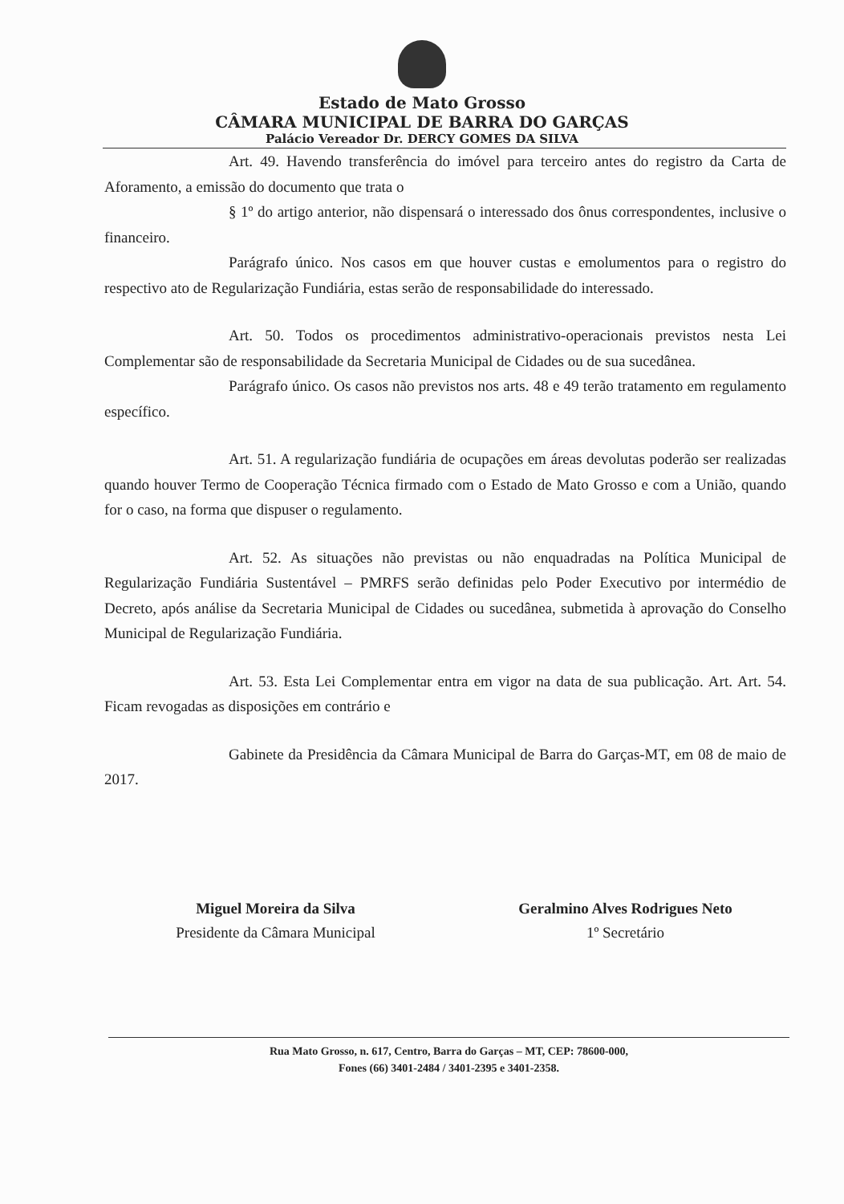Estado de Mato Grosso
CÂMARA MUNICIPAL DE BARRA DO GARÇAS
Palácio Vereador Dr. DERCY GOMES DA SILVA
Art. 49. Havendo transferência do imóvel para terceiro antes do registro da Carta de Aforamento, a emissão do documento que trata o
§ 1º do artigo anterior, não dispensará o interessado dos ônus correspondentes, inclusive o financeiro.
Parágrafo único. Nos casos em que houver custas e emolumentos para o registro do respectivo ato de Regularização Fundiária, estas serão de responsabilidade do interessado.
Art. 50. Todos os procedimentos administrativo-operacionais previstos nesta Lei Complementar são de responsabilidade da Secretaria Municipal de Cidades ou de sua sucedânea.
Parágrafo único. Os casos não previstos nos arts. 48 e 49 terão tratamento em regulamento específico.
Art. 51. A regularização fundiária de ocupações em áreas devolutas poderão ser realizadas quando houver Termo de Cooperação Técnica firmado com o Estado de Mato Grosso e com a União, quando for o caso, na forma que dispuser o regulamento.
Art. 52. As situações não previstas ou não enquadradas na Política Municipal de Regularização Fundiária Sustentável – PMRFS serão definidas pelo Poder Executivo por intermédio de Decreto, após análise da Secretaria Municipal de Cidades ou sucedânea, submetida à aprovação do Conselho Municipal de Regularização Fundiária.
Art. 53. Esta Lei Complementar entra em vigor na data de sua publicação. Art. Art. 54. Ficam revogadas as disposições em contrário e
Gabinete da Presidência da Câmara Municipal de Barra do Garças-MT, em 08 de maio de 2017.
Miguel Moreira da Silva
Presidente da Câmara Municipal
Geralmino Alves Rodrigues Neto
1º Secretário
Rua Mato Grosso, n. 617, Centro, Barra do Garças – MT, CEP: 78600-000,
Fones (66) 3401-2484 / 3401-2395 e 3401-2358.